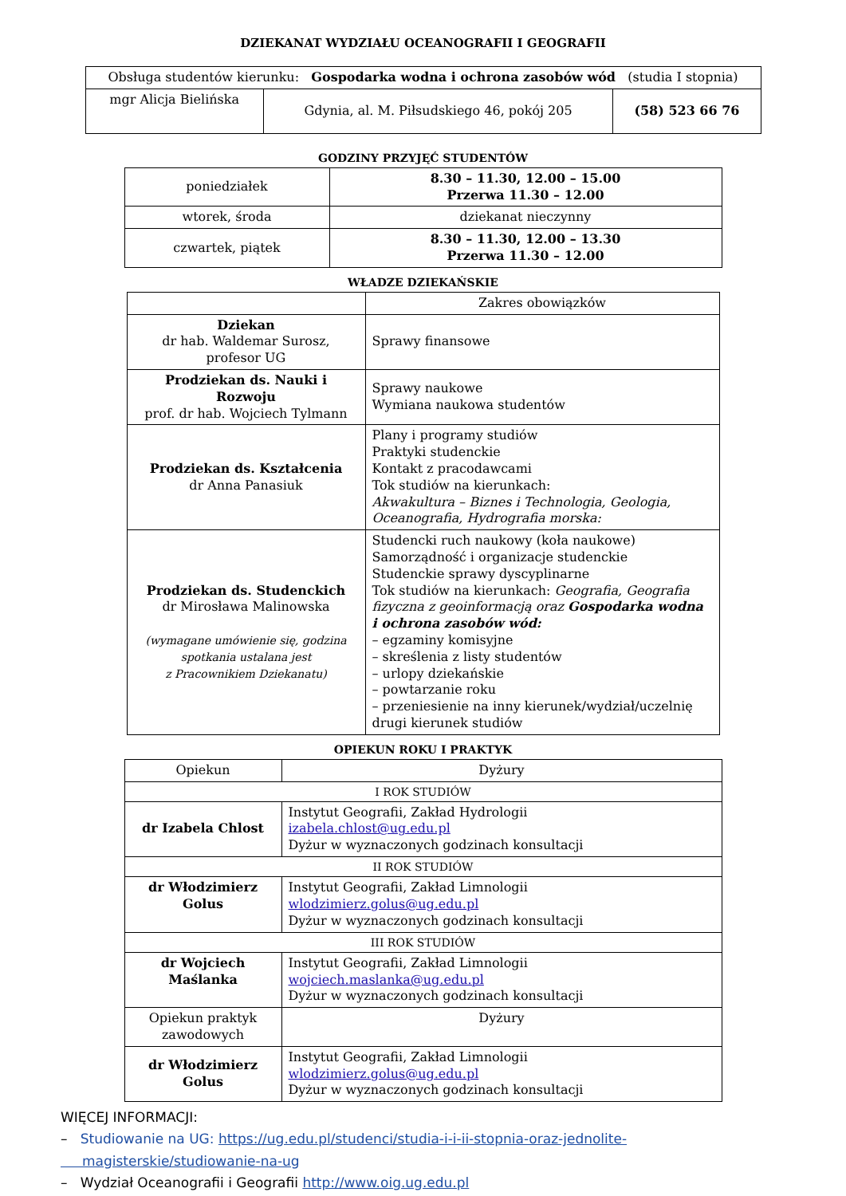DZIEKANAT WYDZIAŁU OCEANOGRAFII I GEOGRAFII
| Obsługa studentów kierunku: Gospodarka wodna i ochrona zasobów wód (studia I stopnia) | | |
| mgr Alicja Bielińska | Gdynia, al. M. Piłsudskiego 46, pokój 205 | (58) 523 66 76 |
GODZINY PRZYJĘĆ STUDENTÓW
| poniedziałek | 8.30 – 11.30, 12.00 – 15.00 Przerwa 11.30 – 12.00 |
| wtorek, środa | dziekanat nieczynny |
| czwartek, piątek | 8.30 – 11.30, 12.00 – 13.30 Przerwa 11.30 – 12.00 |
WŁADZE DZIEKAŃSKIE
| | Zakres obowiązków |
| Dziekan dr hab. Waldemar Surosz, profesor UG | Sprawy finansowe |
| Prodziekan ds. Nauki i Rozwoju prof. dr hab. Wojciech Tylmann | Sprawy naukowe Wymiana naukowa studentów |
| Prodziekan ds. Kształcenia dr Anna Panasiuk | Plany i programy studiów Praktyki studenckie Kontakt z pracodawcami Tok studiów na kierunkach: Akwakultura – Biznes i Technologia, Geologia, Oceanografia, Hydrografia morska: |
| Prodziekan ds. Studenckich dr Mirosława Malinowska (wymagane umówienie się, godzina spotkania ustalana jest z Pracownikiem Dziekanatu) | Studencki ruch naukowy (koła naukowe) Samorządność i organizacje studenckie Studenckie sprawy dyscyplinarne Tok studiów na kierunkach: Geografia, Geografia fizyczna z geoinformacją oraz Gospodarka wodna i ochrona zasobów wód: – egzaminy komisyjne – skreślenia z listy studentów – urlopy dziekańskie – powtarzanie roku – przeniesienie na inny kierunek/wydział/uczelnię drugi kierunek studiów |
OPIEKUN ROKU I PRAKTYK
| Opiekun | Dyżury |
| I ROK STUDIÓW | |
| dr Izabela Chlost | Instytut Geografii, Zakład Hydrologii izabela.chlost@ug.edu.pl Dyżur w wyznaczonych godzinach konsultacji |
| II ROK STUDIÓW | |
| dr Włodzimierz Golus | Instytut Geografii, Zakład Limnologii wlodzimierz.golus@ug.edu.pl Dyżur w wyznaczonych godzinach konsultacji |
| III ROK STUDIÓW | |
| dr Wojciech Maślanka | Instytut Geografii, Zakład Limnologii wojciech.maslanka@ug.edu.pl Dyżur w wyznaczonych godzinach konsultacji |
| Opiekun praktyk zawodowych | Dyżury |
| dr Włodzimierz Golus | Instytut Geografii, Zakład Limnologii wlodzimierz.golus@ug.edu.pl Dyżur w wyznaczonych godzinach konsultacji |
WIĘCEJ INFORMACJI:
– Studiowanie na UG: https://ug.edu.pl/studenci/studia-i-i-ii-stopnia-oraz-jednolite-
magisterskie/studiowanie-na-ug
– Wydział Oceanografii i Geografii http://www.oig.ug.edu.pl